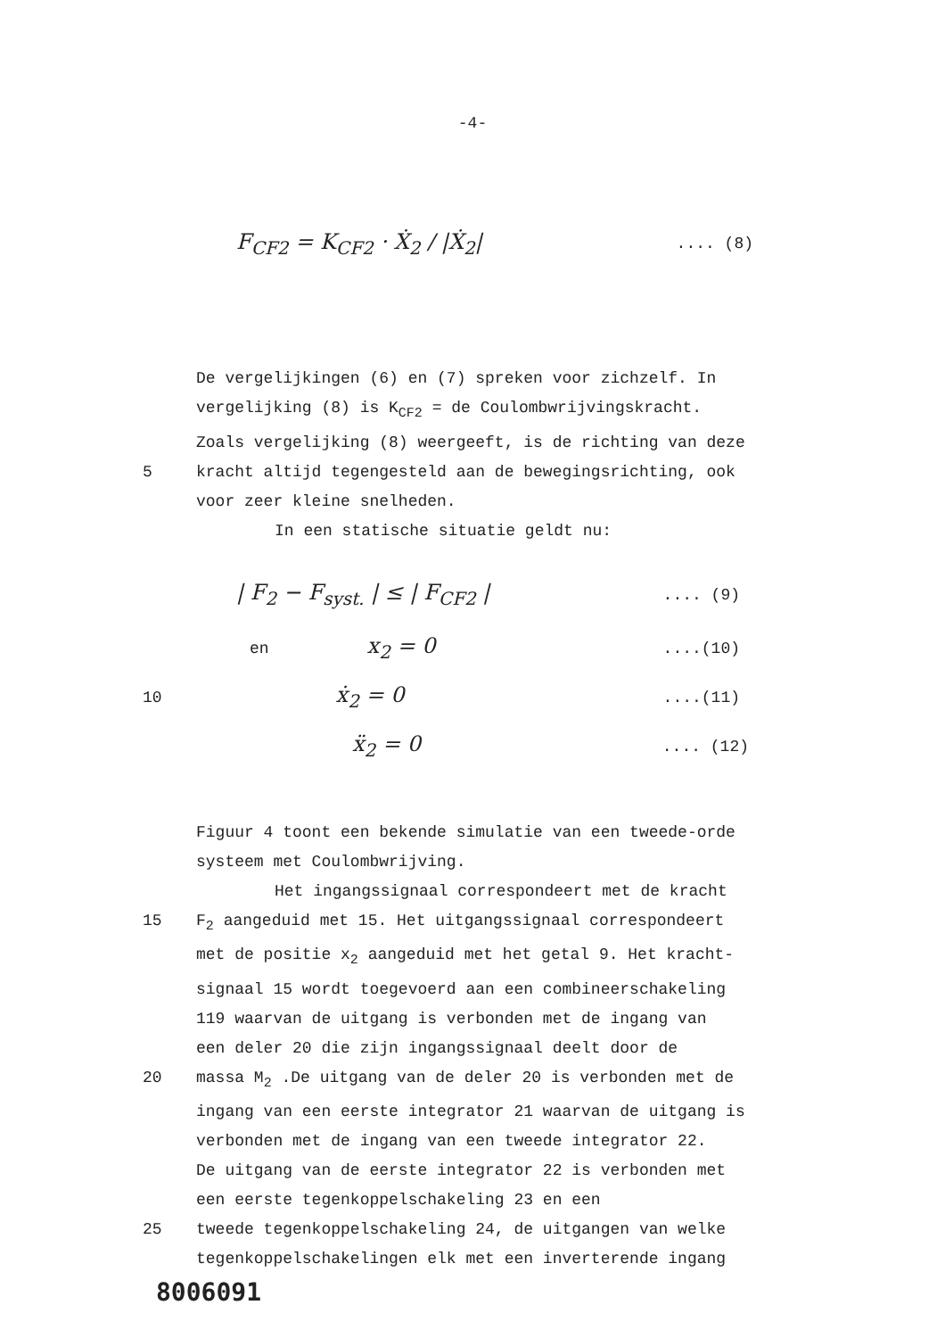-4-
F<sub>CF2</sub> = K<sub>CF2</sub> · Ẋ<sub>2</sub> / |Ẋ<sub>2</sub>|.... (8)
De vergelijkingen (6) en (7) spreken voor zichzelf. In
vergelijking (8) is K<sub>CF2</sub> = de Coulombwrijvingskracht.
Zoals vergelijking (8) weergeeft, is de richting van deze
5 kracht altijd tegengesteld aan de bewegingsrichting, ook
voor zeer kleine snelheden.
In een statische situatie geldt nu:
| F<sub>2</sub> − F<sub>syst.</sub> | ≤ | F<sub>CF2</sub> |.... (9)
en x<sub>2</sub> = 0....(10)
10 ẋ<sub>2</sub> = 0....(11)
ẍ<sub>2</sub> = 0.... (12)
Figuur 4 toont een bekende simulatie van een tweede-orde
systeem met Coulombwrijving.
Het ingangssignaal correspondeert met de kracht
15 F<sub>2</sub> aangeduid met 15. Het uitgangssignaal correspondeert
met de positie x<sub>2</sub> aangeduid met het getal 9. Het kracht-
signaal 15 wordt toegevoerd aan een combineerschakeling
119 waarvan de uitgang is verbonden met de ingang van
een deler 20 die zijn ingangssignaal deelt door de
20 massa M<sub>2</sub> .De uitgang van de deler 20 is verbonden met de
ingang van een eerste integrator 21 waarvan de uitgang is
verbonden met de ingang van een tweede integrator 22.
De uitgang van de eerste integrator 22 is verbonden met
een eerste tegenkoppelschakeling 23 en een
25 tweede tegenkoppelschakeling 24, de uitgangen van welke
tegenkoppelschakelingen elk met een inverterende ingang
8006091